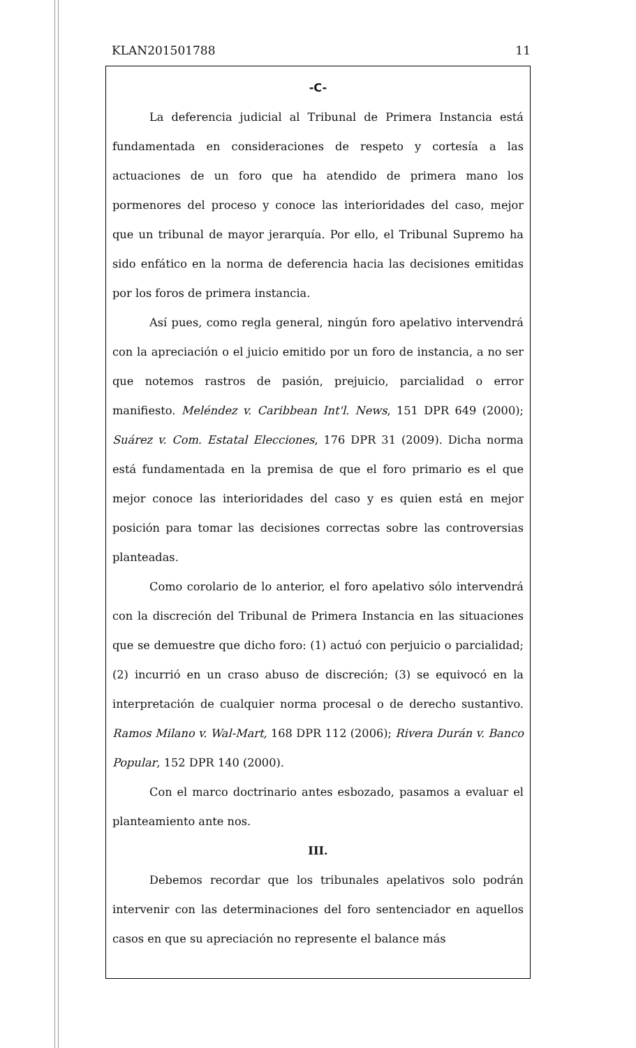KLAN201501788 11
-C-
La deferencia judicial al Tribunal de Primera Instancia está fundamentada en consideraciones de respeto y cortesía a las actuaciones de un foro que ha atendido de primera mano los pormenores del proceso y conoce las interioridades del caso, mejor que un tribunal de mayor jerarquía. Por ello, el Tribunal Supremo ha sido enfático en la norma de deferencia hacia las decisiones emitidas por los foros de primera instancia.
Así pues, como regla general, ningún foro apelativo intervendrá con la apreciación o el juicio emitido por un foro de instancia, a no ser que notemos rastros de pasión, prejuicio, parcialidad o error manifiesto. Meléndez v. Caribbean Int'l. News, 151 DPR 649 (2000); Suárez v. Com. Estatal Elecciones, 176 DPR 31 (2009). Dicha norma está fundamentada en la premisa de que el foro primario es el que mejor conoce las interioridades del caso y es quien está en mejor posición para tomar las decisiones correctas sobre las controversias planteadas.
Como corolario de lo anterior, el foro apelativo sólo intervendrá con la discreción del Tribunal de Primera Instancia en las situaciones que se demuestre que dicho foro: (1) actuó con perjuicio o parcialidad; (2) incurrió en un craso abuso de discreción; (3) se equivocó en la interpretación de cualquier norma procesal o de derecho sustantivo. Ramos Milano v. Wal-Mart, 168 DPR 112 (2006); Rivera Durán v. Banco Popular, 152 DPR 140 (2000).
Con el marco doctrinario antes esbozado, pasamos a evaluar el planteamiento ante nos.
III.
Debemos recordar que los tribunales apelativos solo podrán intervenir con las determinaciones del foro sentenciador en aquellos casos en que su apreciación no represente el balance más